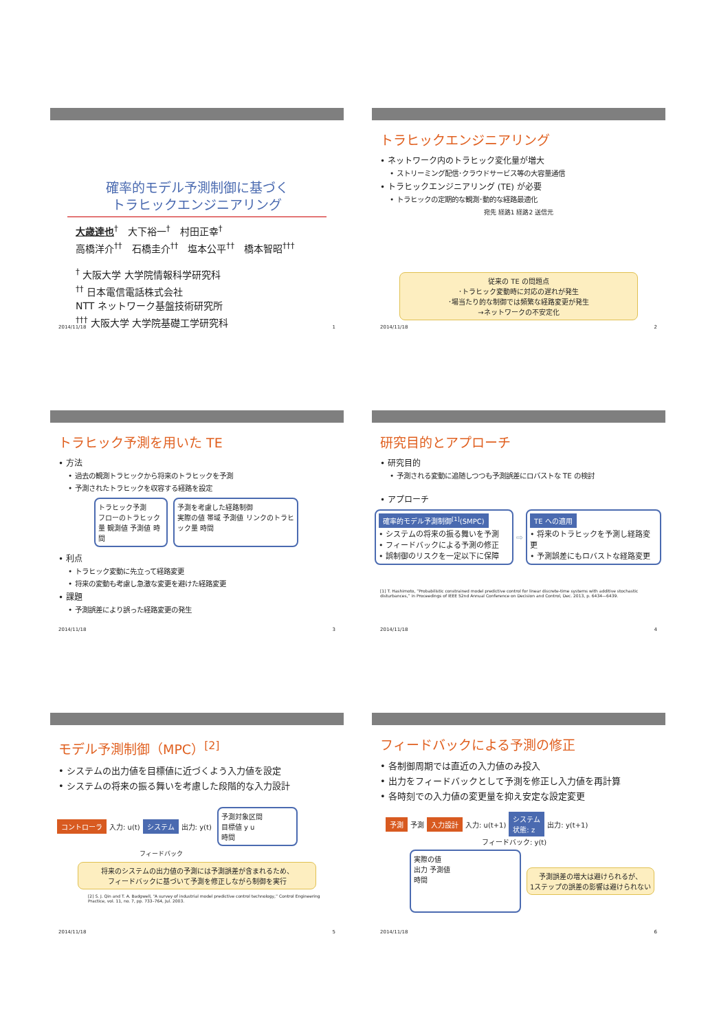確率的モデル予測制御に基づく
トラヒックエンジニアリング
大歳達也<sup>†</sup>　大下裕一<sup>†</sup>　村田正幸<sup>†</sup>
高橋洋介<sup>††</sup>　石橋圭介<sup>††</sup>　塩本公平<sup>††</sup>　橋本智昭<sup>†††</sup>
<sup>†</sup> 大阪大学 大学院情報科学研究科
<sup>††</sup> 日本電信電話株式会社
NTT ネットワーク基盤技術研究所
<sup>†††</sup> 大阪大学 大学院基礎工学研究科
2014/11/18 1
トラヒックエンジニアリング
• ネットワーク内のトラヒック変化量が増大
• ストリーミング配信･クラウドサービス等の大容量通信
• トラヒックエンジニアリング (TE) が必要
• トラヒックの定期的な観測･動的な経路最適化
宛先 経路1 経路2 送信元
従来の TE の問題点
･トラヒック変動時に対応の遅れが発生
･場当たり的な制御では頻繁な経路変更が発生
→ネットワークの不安定化
2014/11/18 2
トラヒック予測を用いた TE
• 方法
• 過去の観測トラヒックから将来のトラヒックを予測
• 予測されたトラヒックを収容する経路を設定
トラヒック予測
フローのトラヒック量 観測値 予測値 時間
予測を考慮した経路制御
実際の値 帯域 予測値 リンクのトラヒック量 時間
• 利点
• トラヒック変動に先立って経路変更
• 将来の変動も考慮し急激な変更を避けた経路変更
• 課題
• 予測誤差により誤った経路変更の発生
2014/11/18 3
研究目的とアプローチ
• 研究目的
• 予測される変動に追随しつつも予測誤差にロバストな TE の検討
• アプローチ
確率的モデル予測制御<sup>[1]</sup>(SMPC)
• システムの将来の振る舞いを予測
• フィードバックによる予測の修正
• 誤制御のリスクを一定以下に保障
⇨
TE への適用
• 将来のトラヒックを予測し経路変更
• 予測誤差にもロバストな経路変更
[1] T. Hashimoto, “Probabilistic constrained model predictive control for linear discrete-time systems with additive stochastic disturbances,” in Proceedings of IEEE 52nd Annual Conference on Decision and Control, Dec. 2013, p. 6434—6439.
2014/11/18 4
モデル予測制御（MPC）<sup>[2]</sup>
• システムの出力値を目標値に近づくよう入力値を設定
• システムの将来の振る舞いを考慮した段階的な入力設計
コントローラ 入力: u(t) システム 出力: y(t)
予測対象区間
目標値 y u
時間
フィードバック
将来のシステムの出力値の予測には予測誤差が含まれるため、
フィードバックに基づいて予測を修正しながら制御を実行
[2] S. J. Qin and T. A. Badgwell, “A survey of industrial model predictive control technology,” Control Engineering Practice, vol. 11, no. 7, pp. 733–764, Jul. 2003.
2014/11/18 5
フィードバックによる予測の修正
• 各制御周期では直近の入力値のみ投入
• 出力をフィードバックとして予測を修正し入力値を再計算
• 各時刻での入力値の変更量を抑え安定な設定変更
予測 予測 入力設計 入力: u(t+1) システム
状態: z 出力: y(t+1)
フィードバック: y(t)
実際の値
出力 予測値
時間
予測誤差の増大は避けられるが、
1ステップの誤差の影響は避けられない
2014/11/18 6